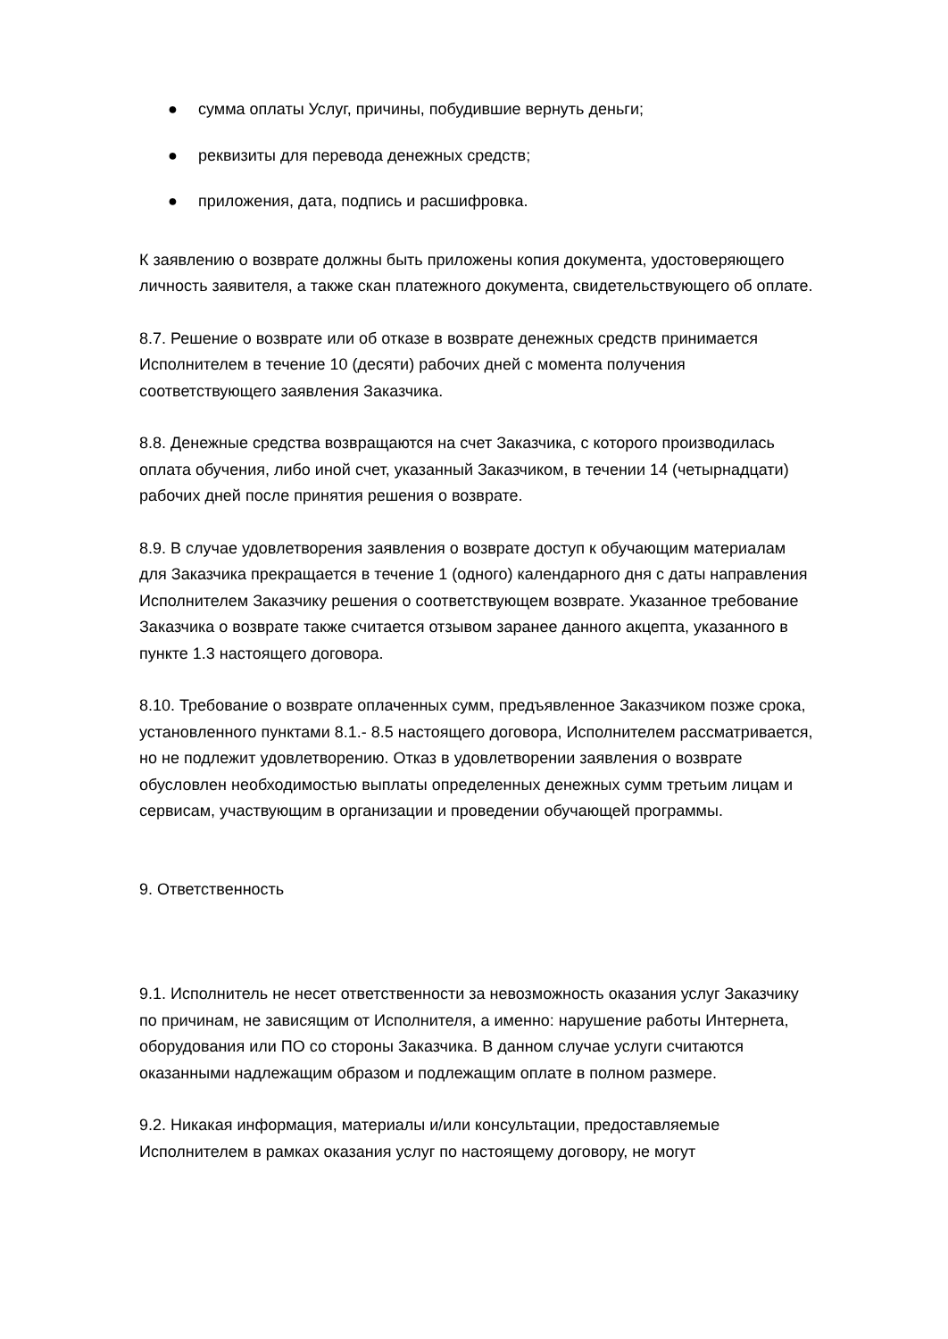● сумма оплаты Услуг, причины, побудившие вернуть деньги;
● реквизиты для перевода денежных средств;
● приложения, дата, подпись и расшифровка.
К заявлению о возврате должны быть приложены копия документа, удостоверяющего личность заявителя, а также скан платежного документа, свидетельствующего об оплате.
8.7. Решение о возврате или об отказе в возврате денежных средств принимается Исполнителем в течение 10 (десяти) рабочих дней с момента получения соответствующего заявления Заказчика.
8.8. Денежные средства возвращаются на счет Заказчика, с которого производилась оплата обучения, либо иной счет, указанный Заказчиком, в течении 14 (четырнадцати) рабочих дней после принятия решения о возврате.
8.9. В случае удовлетворения заявления о возврате доступ к обучающим материалам для Заказчика прекращается в течение 1 (одного) календарного дня с даты направления Исполнителем Заказчику решения о соответствующем возврате. Указанное требование Заказчика о возврате также считается отзывом заранее данного акцепта, указанного в пункте 1.3 настоящего договора.
8.10. Требование о возврате оплаченных сумм, предъявленное Заказчиком позже срока, установленного пунктами 8.1.- 8.5 настоящего договора, Исполнителем рассматривается, но не подлежит удовлетворению. Отказ в удовлетворении заявления о возврате обусловлен необходимостью выплаты определенных денежных сумм третьим лицам и сервисам, участвующим в организации и проведении обучающей программы.
9. Ответственность
9.1. Исполнитель не несет ответственности за невозможность оказания услуг Заказчику по причинам, не зависящим от Исполнителя, а именно: нарушение работы Интернета, оборудования или ПО со стороны Заказчика. В данном случае услуги считаются оказанными надлежащим образом и подлежащим оплате в полном размере.
9.2. Никакая информация, материалы и/или консультации, предоставляемые Исполнителем в рамках оказания услуг по настоящему договору, не могут